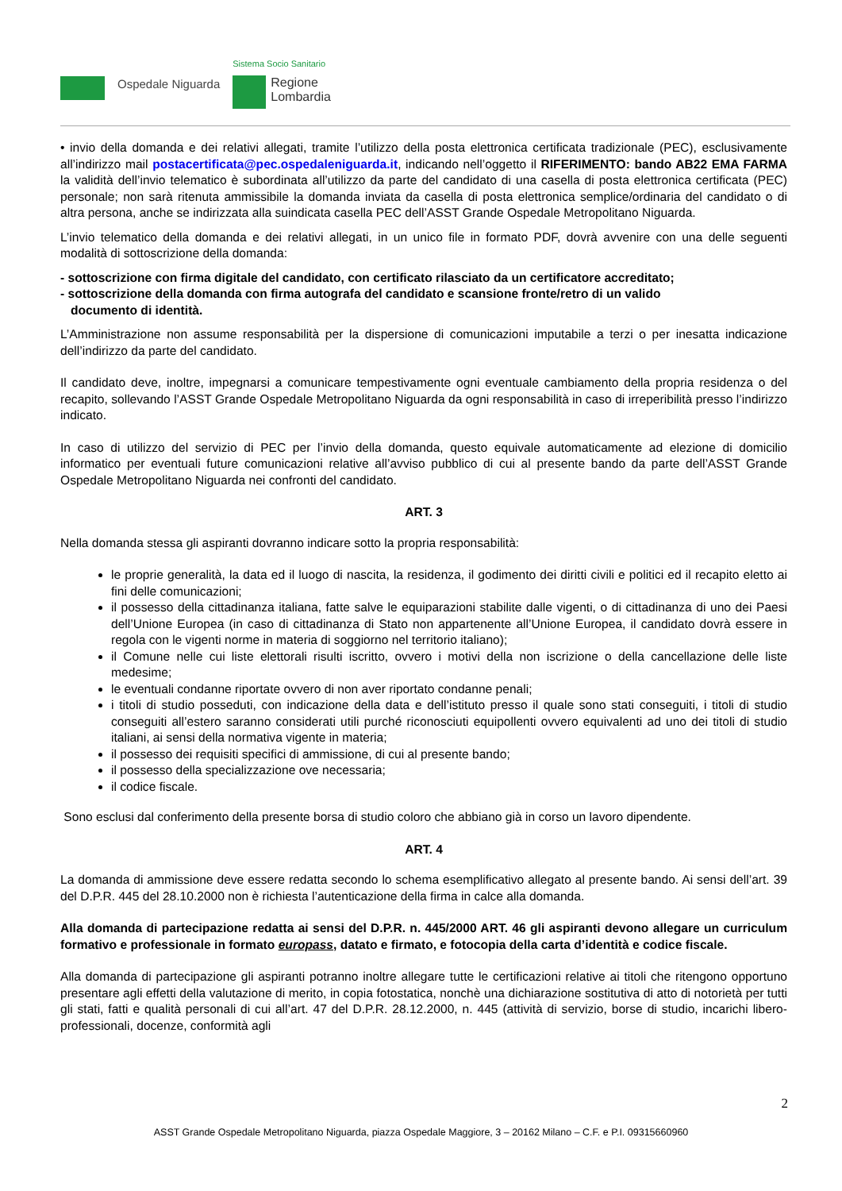Ospedale Niguarda
Sistema Socio Sanitario
Regione
Lombardia
• invio della domanda e dei relativi allegati, tramite l’utilizzo della posta elettronica certificata tradizionale (PEC), esclusivamente all’indirizzo mail postacertificata@pec.ospedaleniguarda.it, indicando nell’oggetto il RIFERIMENTO: bando AB22 EMA FARMA la validità dell’invio telematico è subordinata all’utilizzo da parte del candidato di una casella di posta elettronica certificata (PEC) personale; non sarà ritenuta ammissibile la domanda inviata da casella di posta elettronica semplice/ordinaria del candidato o di altra persona, anche se indirizzata alla suindicata casella PEC dell’ASST Grande Ospedale Metropolitano Niguarda.
L’invio telematico della domanda e dei relativi allegati, in un unico file in formato PDF, dovrà avvenire con una delle seguenti modalità di sottoscrizione della domanda:
- sottoscrizione con firma digitale del candidato, con certificato rilasciato da un certificatore accreditato;
- sottoscrizione della domanda con firma autografa del candidato e scansione fronte/retro di un valido
documento di identità.
L’Amministrazione non assume responsabilità per la dispersione di comunicazioni imputabile a terzi o per inesatta indicazione dell’indirizzo da parte del candidato.
Il candidato deve, inoltre, impegnarsi a comunicare tempestivamente ogni eventuale cambiamento della propria residenza o del recapito, sollevando l’ASST Grande Ospedale Metropolitano Niguarda da ogni responsabilità in caso di irreperibilità presso l’indirizzo indicato.
In caso di utilizzo del servizio di PEC per l’invio della domanda, questo equivale automaticamente ad elezione di domicilio informatico per eventuali future comunicazioni relative all’avviso pubblico di cui al presente bando da parte dell’ASST Grande Ospedale Metropolitano Niguarda nei confronti del candidato.
ART. 3
Nella domanda stessa gli aspiranti dovranno indicare sotto la propria responsabilità:
le proprie generalità, la data ed il luogo di nascita, la residenza, il godimento dei diritti civili e politici ed il recapito eletto ai fini delle comunicazioni;
il possesso della cittadinanza italiana, fatte salve le equiparazioni stabilite dalle vigenti, o di cittadinanza di uno dei Paesi dell’Unione Europea (in caso di cittadinanza di Stato non appartenente all’Unione Europea, il candidato dovrà essere in regola con le vigenti norme in materia di soggiorno nel territorio italiano);
il Comune nelle cui liste elettorali risulti iscritto, ovvero i motivi della non iscrizione o della cancellazione delle liste medesime;
le eventuali condanne riportate ovvero di non aver riportato condanne penali;
i titoli di studio posseduti, con indicazione della data e dell’istituto presso il quale sono stati conseguiti, i titoli di studio conseguiti all’estero saranno considerati utili purché riconosciuti equipollenti ovvero equivalenti ad uno dei titoli di studio italiani, ai sensi della normativa vigente in materia;
il possesso dei requisiti specifici di ammissione, di cui al presente bando;
il possesso della specializzazione ove necessaria;
il codice fiscale.
Sono esclusi dal conferimento della presente borsa di studio coloro che abbiano già in corso un lavoro dipendente.
ART. 4
La domanda di ammissione deve essere redatta secondo lo schema esemplificativo allegato al presente bando. Ai sensi dell’art. 39 del D.P.R. 445 del 28.10.2000 non è richiesta l’autenticazione della firma in calce alla domanda.
Alla domanda di partecipazione redatta ai sensi del D.P.R. n. 445/2000 ART. 46 gli aspiranti devono allegare un curriculum formativo e professionale in formato europass, datato e firmato, e fotocopia della carta d’identità e codice fiscale.
Alla domanda di partecipazione gli aspiranti potranno inoltre allegare tutte le certificazioni relative ai titoli che ritengono opportuno presentare agli effetti della valutazione di merito, in copia fotostatica, nonchè una dichiarazione sostitutiva di atto di notorietà per tutti gli stati, fatti e qualità personali di cui all’art. 47 del D.P.R. 28.12.2000, n. 445 (attività di servizio, borse di studio, incarichi libero-professionali, docenze, conformità agli
2
ASST Grande Ospedale Metropolitano Niguarda, piazza Ospedale Maggiore, 3 – 20162 Milano – C.F. e P.I. 09315660960